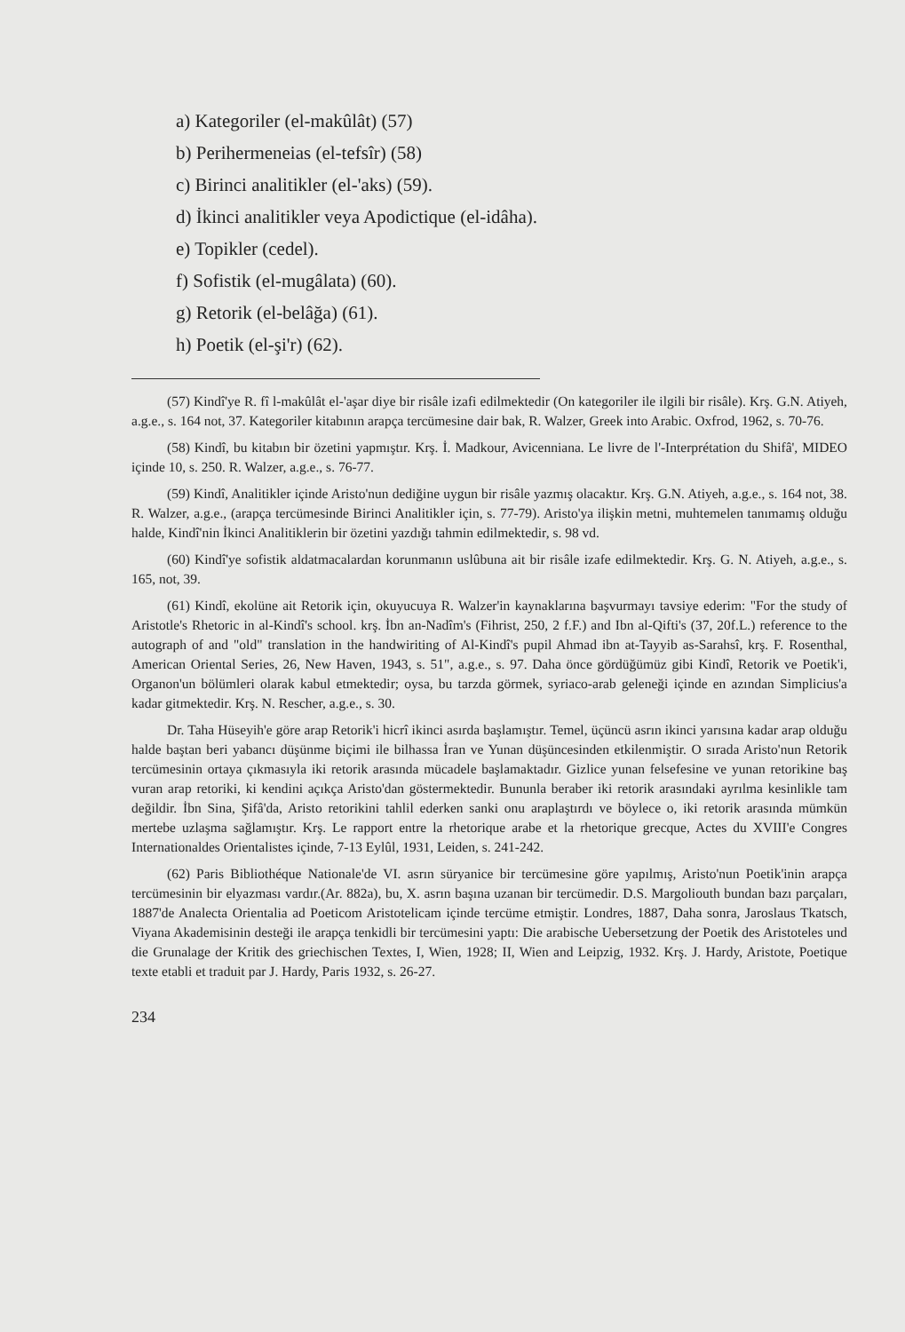a) Kategoriler (el-makûlât) (57)
b) Perihermeneias (el-tefsîr) (58)
c) Birinci analitikler (el-'aks) (59).
d) İkinci analitikler veya Apodictique (el-idâha).
e) Topikler (cedel).
f) Sofistik (el-mugâlata) (60).
g) Retorik (el-belâğa) (61).
h) Poetik (el-şi'r) (62).
(57) Kindî'ye R. fî l-makûlât el-'aşar diye bir risâle izafi edilmektedir (On kategoriler ile ilgili bir risâle). Krş. G.N. Atiyeh, a.g.e., s. 164 not, 37. Kategoriler kitabının arapça tercümesine dair bak, R. Walzer, Greek into Arabic. Oxfrod, 1962, s. 70-76.
(58) Kindî, bu kitabın bir özetini yapmıştır. Krş. İ. Madkour, Avicenniana. Le livre de l'-Interprétation du Shifâ', MIDEO içinde 10, s. 250. R. Walzer, a.g.e., s. 76-77.
(59) Kindî, Analitikler içinde Aristo'nun dediğine uygun bir risâle yazmış olacaktır. Krş. G.N. Atiyeh, a.g.e., s. 164 not, 38. R. Walzer, a.g.e., (arapça tercümesinde Birinci Analitikler için, s. 77-79). Aristo'ya ilişkin metni, muhtemelen tanımamış olduğu halde, Kindî'nin İkinci Analitiklerin bir özetini yazdığı tahmin edilmektedir, s. 98 vd.
(60) Kindî'ye sofistik aldatmacalardan korunmanın uslûbuna ait bir risâle izafe edilmektedir. Krş. G. N. Atiyeh, a.g.e., s. 165, not, 39.
(61) Kindî, ekolüne ait Retorik için, okuyucuya R. Walzer'in kaynaklarına başvurmayı tavsiye ederim: "For the study of Aristotle's Rhetoric in al-Kindî's school. krş. İbn an-Nadîm's (Fihrist, 250, 2 f.F.) and Ibn al-Qifti's (37, 20f.L.) reference to the autograph of and "old" translation in the handwiriting of Al-Kindî's pupil Ahmad ibn at-Tayyib as-Sarahsî, krş. F. Rosenthal, American Oriental Series, 26, New Haven, 1943, s. 51", a.g.e., s. 97. Daha önce gördüğümüz gibi Kindî, Retorik ve Poetik'i, Organon'un bölümleri olarak kabul etmektedir; oysa, bu tarzda görmek, syriaco-arab geleneği içinde en azından Simplicius'a kadar gitmektedir. Krş. N. Rescher, a.g.e., s. 30.
Dr. Taha Hüseyih'e göre arap Retorik'i hicrî ikinci asırda başlamıştır. Temel, üçüncü asrın ikinci yarısına kadar arap olduğu halde baştan beri yabancı düşünme biçimi ile bilhassa İran ve Yunan düşüncesinden etkilenmiştir. O sırada Aristo'nun Retorik tercümesinin ortaya çıkmasıyla iki retorik arasında mücadele başlamaktadır. Gizlice yunan felsefesine ve yunan retorikine baş vuran arap retoriki, ki kendini açıkça Aristo'dan göstermektedir. Bununla beraber iki retorik arasındaki ayrılma kesinlikle tam değildir. İbn Sina, Şifâ'da, Aristo retorikini tahlil ederken sanki onu araplaştırdı ve böylece o, iki retorik arasında mümkün mertebe uzlaşma sağlamıştır. Krş. Le rapport entre la rhetorique arabe et la rhetorique grecque, Actes du XVIII'e Congres Internationaldes Orientalistes içinde, 7-13 Eylûl, 1931, Leiden, s. 241-242.
(62) Paris Bibliothéque Nationale'de VI. asrın süryanice bir tercümesine göre yapılmış, Aristo'nun Poetik'inin arapça tercümesinin bir elyazması vardır.(Ar. 882a), bu, X. asrın başına uzanan bir tercümedir. D.S. Margoliouth bundan bazı parçaları, 1887'de Analecta Orientalia ad Poeticom Aristotelicam içinde tercüme etmiştir. Londres, 1887, Daha sonra, Jaroslaus Tkatsch, Viyana Akademisinin desteği ile arapça tenkidli bir tercümesini yaptı: Die arabische Uebersetzung der Poetik des Aristoteles und die Grunalage der Kritik des griechischen Textes, I, Wien, 1928; II, Wien and Leipzig, 1932. Krş. J. Hardy, Aristote, Poetique texte etabli et traduit par J. Hardy, Paris 1932, s. 26-27.
234